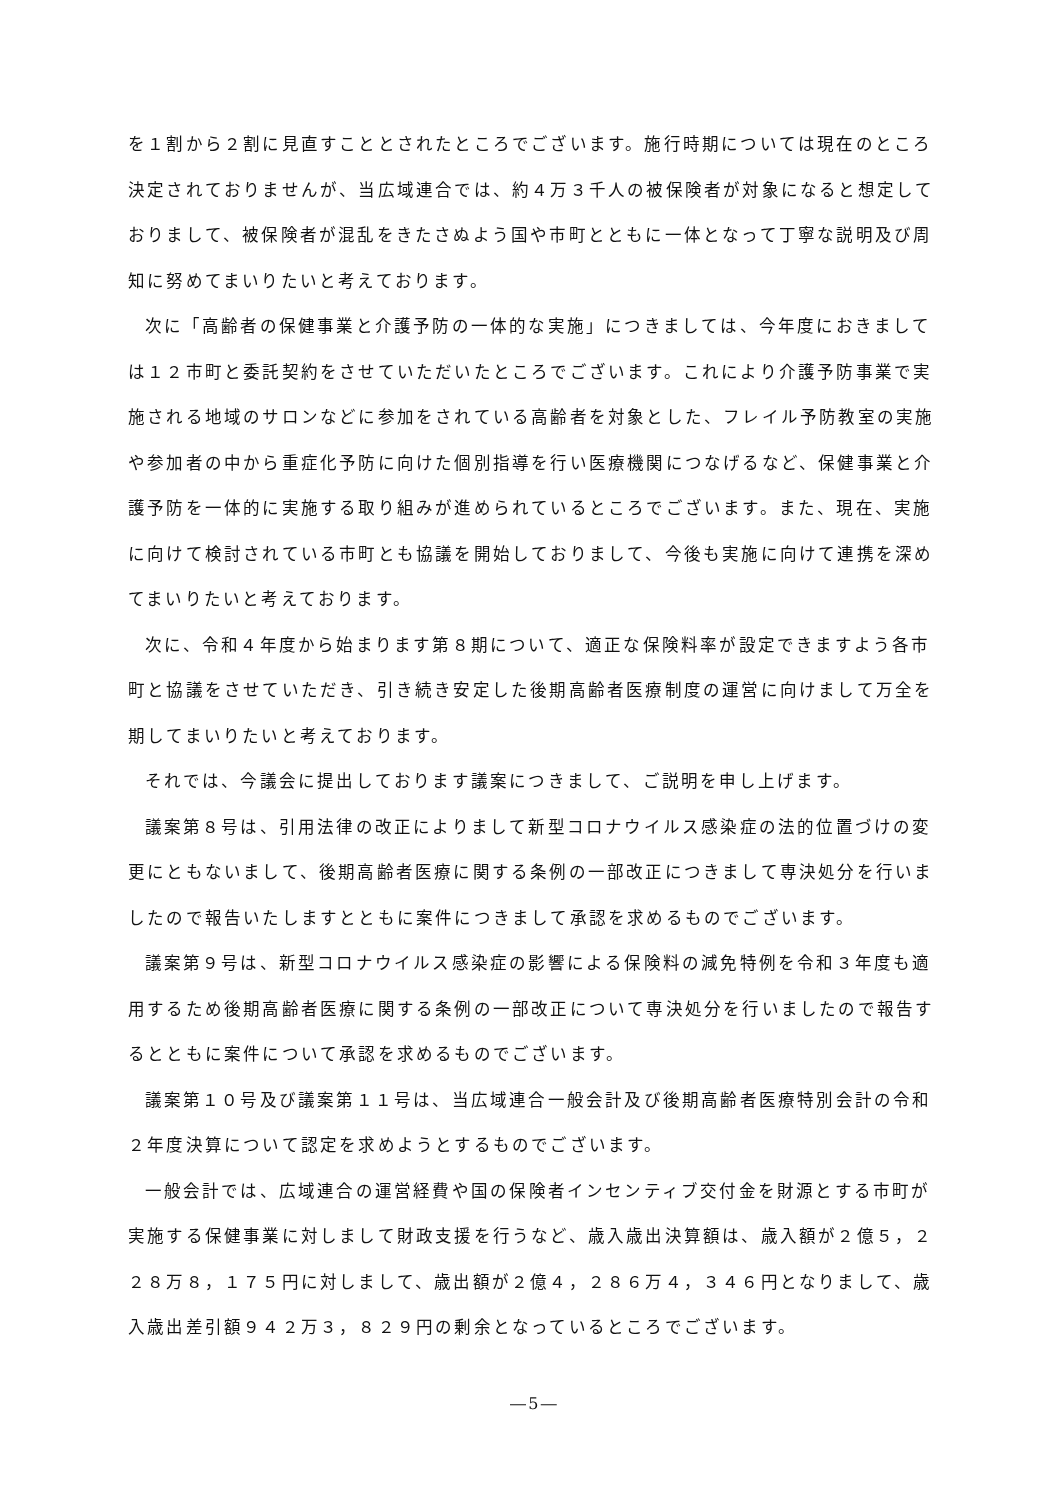を１割から２割に見直すこととされたところでございます。施行時期については現在のところ決定されておりませんが、当広域連合では、約４万３千人の被保険者が対象になると想定しておりまして、被保険者が混乱をきたさぬよう国や市町とともに一体となって丁寧な説明及び周知に努めてまいりたいと考えております。
次に「高齢者の保健事業と介護予防の一体的な実施」につきましては、今年度におきましては１２市町と委託契約をさせていただいたところでございます。これにより介護予防事業で実施される地域のサロンなどに参加をされている高齢者を対象とした、フレイル予防教室の実施や参加者の中から重症化予防に向けた個別指導を行い医療機関につなげるなど、保健事業と介護予防を一体的に実施する取り組みが進められているところでございます。また、現在、実施に向けて検討されている市町とも協議を開始しておりまして、今後も実施に向けて連携を深めてまいりたいと考えております。
次に、令和４年度から始まります第８期について、適正な保険料率が設定できますよう各市町と協議をさせていただき、引き続き安定した後期高齢者医療制度の運営に向けまして万全を期してまいりたいと考えております。
それでは、今議会に提出しております議案につきまして、ご説明を申し上げます。
議案第８号は、引用法律の改正によりまして新型コロナウイルス感染症の法的位置づけの変更にともないまして、後期高齢者医療に関する条例の一部改正につきまして専決処分を行いましたので報告いたしますとともに案件につきまして承認を求めるものでございます。
議案第９号は、新型コロナウイルス感染症の影響による保険料の減免特例を令和３年度も適用するため後期高齢者医療に関する条例の一部改正について専決処分を行いましたので報告するとともに案件について承認を求めるものでございます。
議案第１０号及び議案第１１号は、当広域連合一般会計及び後期高齢者医療特別会計の令和２年度決算について認定を求めようとするものでございます。
一般会計では、広域連合の運営経費や国の保険者インセンティブ交付金を財源とする市町が実施する保健事業に対しまして財政支援を行うなど、歳入歳出決算額は、歳入額が２億５，２２８万８，１７５円に対しまして、歳出額が２億４，２８６万４，３４６円となりまして、歳入歳出差引額９４２万３，８２９円の剰余となっているところでございます。
―5―